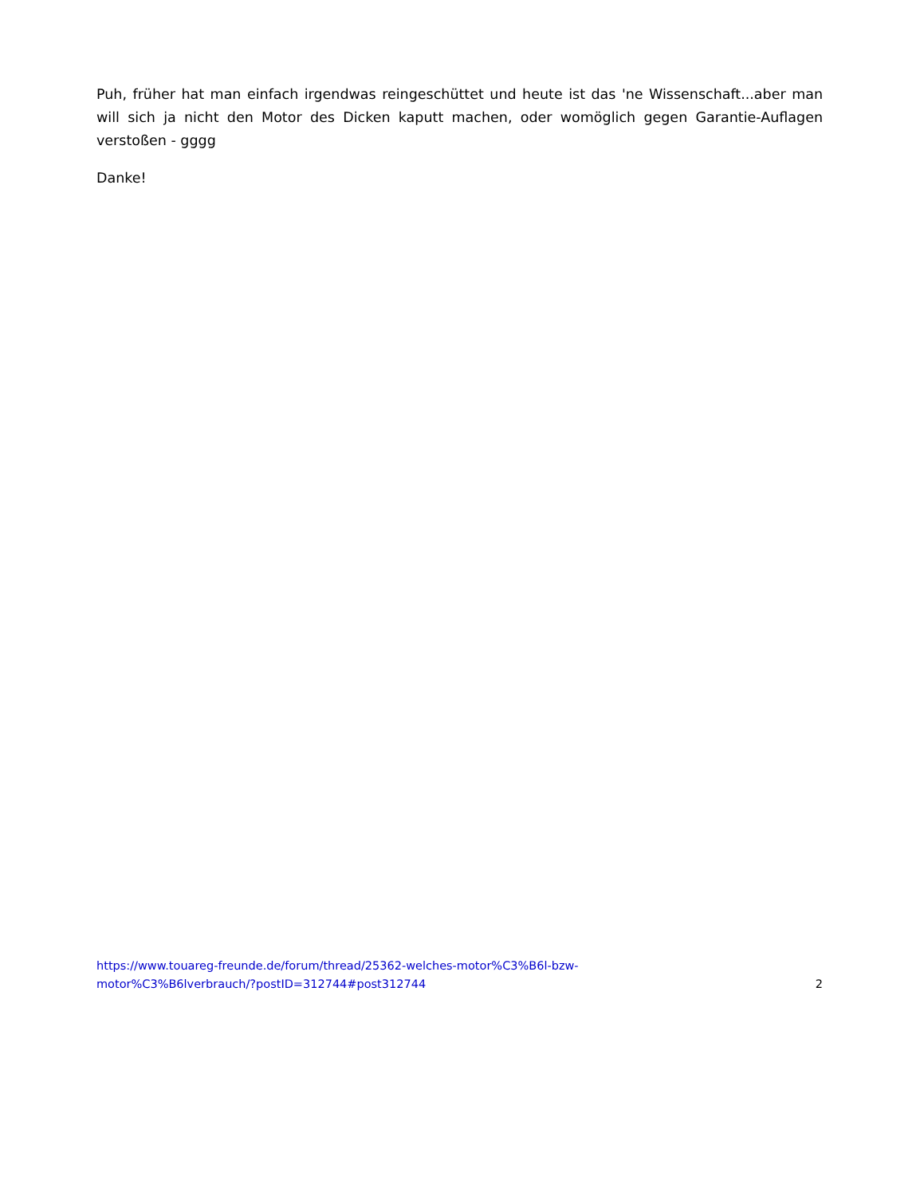Puh, früher hat man einfach irgendwas reingeschüttet und heute ist das 'ne Wissenschaft...aber man will sich ja nicht den Motor des Dicken kaputt machen, oder womöglich gegen Garantie-Auflagen verstoßen - gggg
Danke!
https://www.touareg-freunde.de/forum/thread/25362-welches-motor%C3%B6l-bzw-
motor%C3%B6lverbrauch/?postID=312744#post312744 2